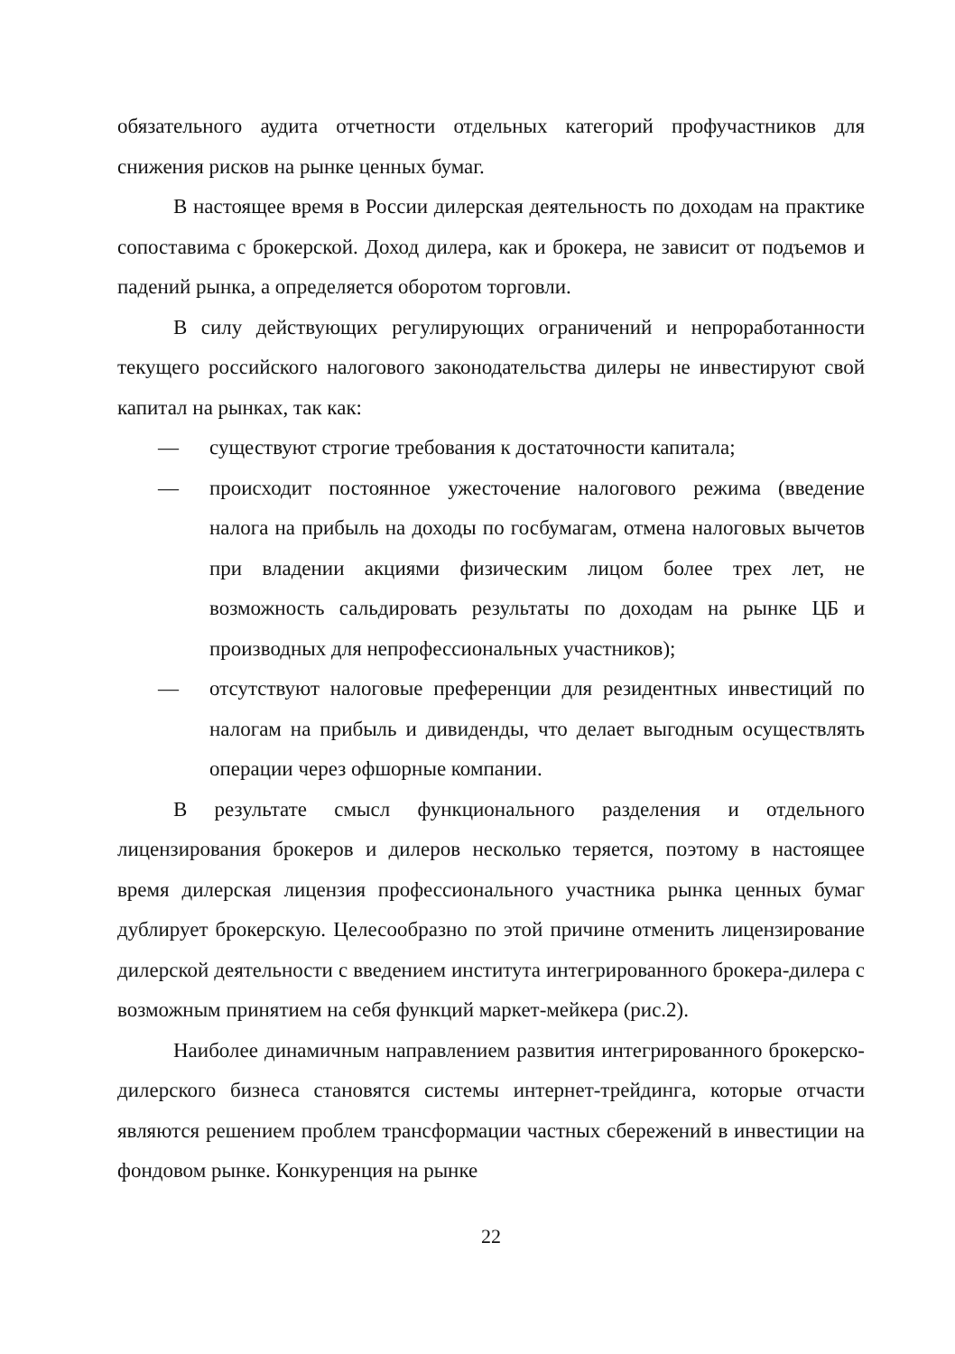обязательного аудита отчетности отдельных категорий профучастников для снижения рисков на рынке ценных бумаг.
В настоящее время в России дилерская деятельность по доходам на практике сопоставима с брокерской. Доход дилера, как и брокера, не зависит от подъемов и падений рынка, а определяется оборотом торговли.
В силу действующих регулирующих ограничений и непроработанности текущего российского налогового законодательства дилеры не инвестируют свой капитал на рынках, так как:
— существуют строгие требования к достаточности капитала;
— происходит постоянное ужесточение налогового режима (введение налога на прибыль на доходы по госбумагам, отмена налоговых вычетов при владении акциями физическим лицом более трех лет, не возможность сальдировать результаты по доходам на рынке ЦБ и производных для непрофессиональных участников);
— отсутствуют налоговые преференции для резидентных инвестиций по налогам на прибыль и дивиденды, что делает выгодным осуществлять операции через офшорные компании.
В результате смысл функционального разделения и отдельного лицензирования брокеров и дилеров несколько теряется, поэтому в настоящее время дилерская лицензия профессионального участника рынка ценных бумаг дублирует брокерскую. Целесообразно по этой причине отменить лицензирование дилерской деятельности с введением института интегрированного брокера-дилера с возможным принятием на себя функций маркет-мейкера (рис.2).
Наиболее динамичным направлением развития интегрированного брокерско-дилерского бизнеса становятся системы интернет-трейдинга, которые отчасти являются решением проблем трансформации частных сбережений в инвестиции на фондовом рынке. Конкуренция на рынке
22